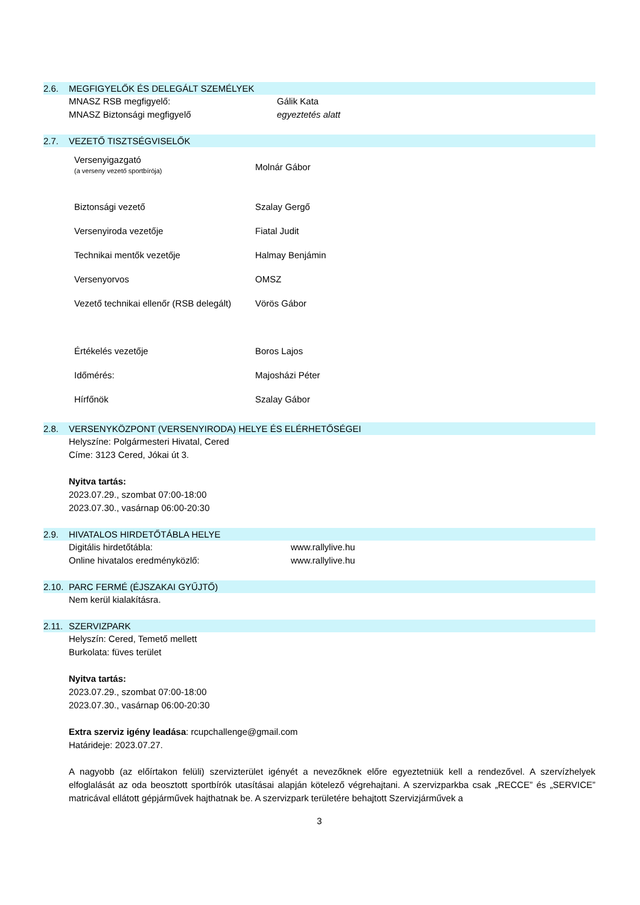2.6. MEGFIGYELŐK ÉS DELEGÁLT SZEMÉLYEK
| MNASZ RSB megfigyelő: | Gálik Kata |
| MNASZ Biztonsági megfigyelő | egyeztetés alatt |
2.7. VEZETŐ TISZTSÉGVISELŐK
| Versenyigazgató (a verseny vezető sportbírója) | Molnár Gábor |
| Biztonsági vezető | Szalay Gergő |
| Versenyiroda vezetője | Fiatal Judit |
| Technikai mentők vezetője | Halmay Benjámin |
| Versenyorvos | OMSZ |
| Vezető technikai ellenőr (RSB delegált) | Vörös Gábor |
| Értékelés vezetője | Boros Lajos |
| Időmérés: | Majosházi Péter |
| Hírfőnök | Szalay Gábor |
2.8. VERSENYKÖZPONT (VERSENYIRODA) HELYE ÉS ELÉRHETŐSÉGEI
Helyszíne: Polgármesteri Hivatal, Cered
Címe: 3123 Cered, Jókai út 3.
Nyitva tartás:
2023.07.29., szombat 07:00-18:00
2023.07.30., vasárnap 06:00-20:30
2.9. HIVATALOS HIRDETŐTÁBLA HELYE
| Digitális hirdetőtábla: | www.rallylive.hu |
| Online hivatalos eredményközlő: | www.rallylive.hu |
2.10. PARC FERMÉ (ÉJSZAKAI GYŰJTŐ)
Nem kerül kialakításra.
2.11. SZERVIZPARK
Helyszín: Cered, Temető mellett
Burkolata: füves terület
Nyitva tartás:
2023.07.29., szombat 07:00-18:00
2023.07.30., vasárnap 06:00-20:30
Extra szerviz igény leadása: rcupchallenge@gmail.com
Határideje: 2023.07.27.
A nagyobb (az előírtakon felüli) szervizterület igényét a nevezőknek előre egyeztetniük kell a rendezővel. A szervízhelyek elfoglalását az oda beosztott sportbírók utasításai alapján kötelező végrehajtani. A szervizparkba csak „RECCE” és „SERVICE” matricával ellátott gépjárművek hajthatnak be. A szervizpark területére behajtott Szervizjárművek a
3